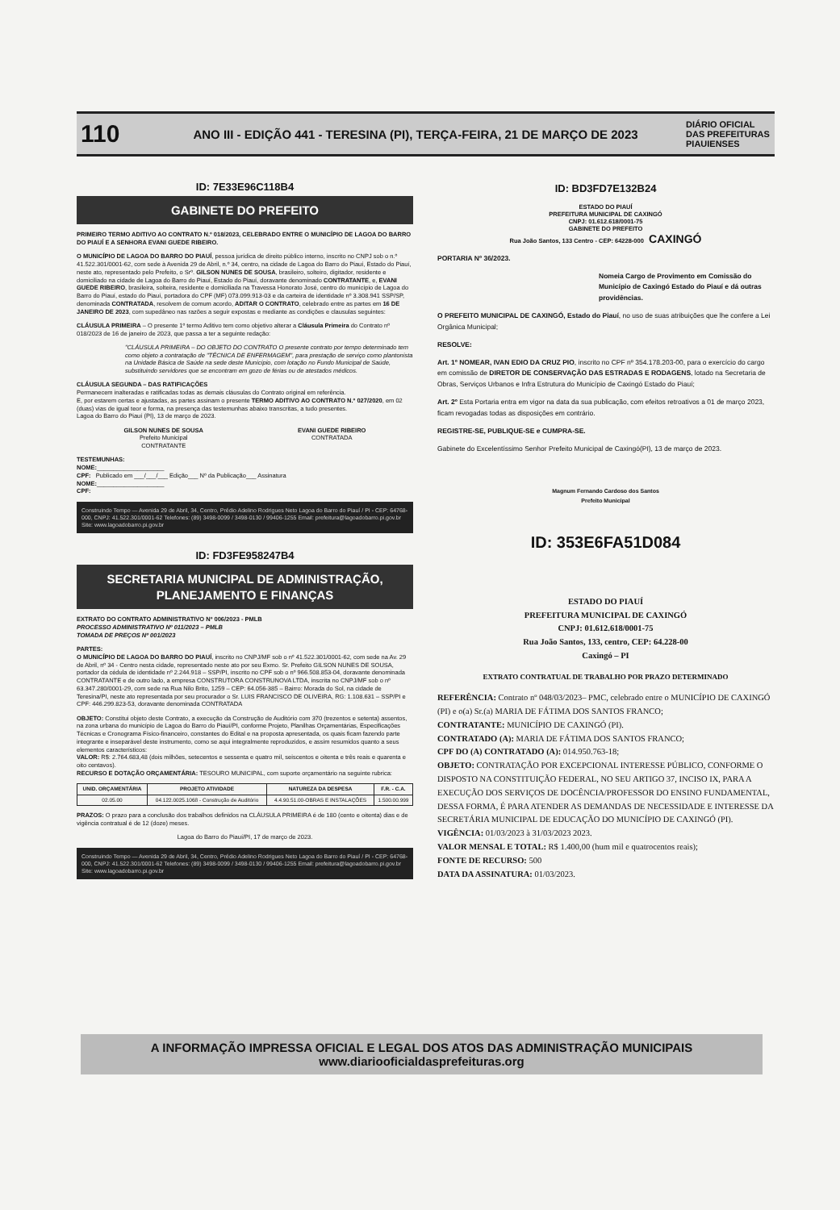110
ANO III - EDIÇÃO 441 - TERESINA (PI), TERÇA-FEIRA, 21 DE MARÇO DE 2023
DIÁRIO OFICIAL
DAS PREFEITURAS PIAUIENSES
ID: 7E33E96C118B4
GABINETE DO PREFEITO
PRIMEIRO TERMO ADITIVO AO CONTRATO N.º 018/2023, CELEBRADO ENTRE O MUNICÍPIO DE LAGOA DO BARRO DO PIAUÍ E A SENHORA EVANI GUEDE RIBEIRO.
O MUNICÍPIO DE LAGOA DO BARRO DO PIAUÍ, pessoa jurídica de direito público interno, inscrito no CNPJ sob o n.º 41.522.301/0001-62, com sede à Avenida 29 de Abril, n.º 34, centro, na cidade de Lagoa do Barro do Piauí, Estado do Piauí, neste ato, representado pelo Prefeito, o Srº. GILSON NUNES DE SOUSA, brasileiro, solteiro, digitador, residente e domiciliado na cidade de Lagoa do Barro do Piauí, Estado do Piauí, doravante denominado CONTRATANTE, e, EVANI GUEDE RIBEIRO, brasileira, solteira, residente e domiciliada na Travessa Honorato José, centro do município de Lagoa do Barro do Piauí, estado do Piauí, portadora do CPF (MF) 073.099.913-03 e da carteira de identidade nº 3.308.941 SSP/SP, denominada CONTRATADA, resolvem de comum acordo, ADITAR O CONTRATO, celebrado entre as partes em 16 DE JANEIRO DE 2023, com supedâneo nas razões a seguir expostas e mediante as condições e clausulas seguintes:
CLÁUSULA PRIMEIRA – O presente 1º termo Aditivo tem como objetivo alterar a Cláusula Primeira do Contrato nº 018/2023 de 16 de janeiro de 2023, que passa a ter a seguinte redação:
"CLÁUSULA PRIMEIRA – DO OBJETO DO CONTRATO O presente contrato por tempo determinado tem como objeto a contratação de "TÉCNICA DE ENFERMAGEM", para prestação de serviço como plantonista na Unidade Básica de Saúde na sede deste Município, com lotação no Fundo Municipal de Saúde, substituindo servidores que se encontram em gozo de férias ou de atestados médicos.
CLÁUSULA SEGUNDA – DAS RATIFICAÇÕES
Permanecem inalteradas e ratificadas todas as demais cláusulas do Contrato original em referência.
E, por estarem certas e ajustadas, as partes assinam o presente TERMO ADITIVO AO CONTRATO N.º 027/2020, em 02 (duas) vias de igual teor e forma, na presença das testemunhas abaixo transcritas, a tudo presentes.
Lagoa do Barro do Piauí (PI), 13 de março de 2023.
GILSON NUNES DE SOUSA
Prefeito Municipal
CONTRATANTE
EVANI GUEDE RIBEIRO
CONTRATADA
TESTEMUNHAS:
NOME:____________________
CPF: Publicado em ___/___/___ Edição___ Nº da Publicação___ Assinatura
NOME:____________________
CPF:
Construindo Tempo — Avenida 29 de Abril, 34, Centro, Prédio Adelino Rodrigues Neto Lagoa do Barro do Piauí / PI - CEP: 64768-000, CNPJ: 41.522.301/0001-62 Telefones: (89) 3498-0099 / 3498-0130 / 99406-1255 Email: prefeitura@lagoadobarro.pi.gov.br Site: www.lagoadobarro.pi.gov.br
ID: FD3FE958247B4
SECRETARIA MUNICIPAL DE ADMINISTRAÇÃO, PLANEJAMENTO E FINANÇAS
EXTRATO DO CONTRATO ADMINISTRATIVO Nº 006/2023 - PMLB
PROCESSO ADMINISTRATIVO Nº 011/2023 – PMLB
TOMADA DE PREÇOS Nº 001/2023
PARTES:
O MUNICÍPIO DE LAGOA DO BARRO DO PIAUÍ, inscrito no CNPJ/MF sob o nº 41.522.301/0001-62, com sede na Av. 29 de Abril, nº 34 - Centro nesta cidade, representado neste ato por seu Exmo. Sr. Prefeito GILSON NUNES DE SOUSA, portador da cédula de identidade nº 2.244.918 – SSP/PI, inscrito no CPF sob o nº 966.508.853-04, doravante denominada CONTRATANTE e de outro lado, a empresa CONSTRUTORA CONSTRUNOVA LTDA, inscrita no CNPJ/MF sob o nº 63.347.280/0001-29, com sede na Rua Nilo Brito, 1259 – CEP: 64.056-385 – Bairro: Morada do Sol, na cidade de Teresina/PI, neste ato representada por seu procurador o Sr. LUIS FRANCISCO DE OLIVEIRA, RG: 1.108.631 – SSP/PI e CPF: 446.299.823-53, doravante denominada CONTRATADA
OBJETO: Constitui objeto deste Contrato, a execução da Construção de Auditório com 370 (trezentos e setenta) assentos, na zona urbana do município de Lagoa do Barro do Piauí/PI, conforme Projeto, Planilhas Orçamentárias, Especificações Técnicas e Cronograma Físico-financeiro, constantes do Edital e na proposta apresentada, os quais ficam fazendo parte integrante e inseparável deste instrumento, como se aqui integralmente reproduzidos, e assim resumidos quanto a seus elementos característicos:
VALOR: R$: 2.764.683,48 (dois milhões, setecentos e sessenta e quatro mil, seiscentos e oitenta e três reais e quarenta e oito centavos).
RECURSO E DOTAÇÃO ORÇAMENTÁRIA: TESOURO MUNICIPAL, com suporte orçamentário na seguinte rubrica:
| UNID. ORÇAMENTÁRIA | PROJETO ATIVIDADE | NATUREZA DA DESPESA | F.R. - C.A. |
| --- | --- | --- | --- |
| 02.05.00 | 04.122.0025.1068 - Construção de Auditório | 4.4.90.51.00-OBRAS E INSTALAÇÕES | 1.500.00.999 |
PRAZOS: O prazo para a conclusão dos trabalhos definidos na CLÁUSULA PRIMEIRA é de 180 (cento e oitenta) dias e de vigência contratual é de 12 (doze) meses.
Lagoa do Barro do Piauí/PI, 17 de março de 2023.
Construindo Tempo — Avenida 29 de Abril, 34, Centro, Prédio Adelino Rodrigues Neto Lagoa do Barro do Piauí / PI - CEP: 64768-000, CNPJ: 41.522.301/0001-62 Telefones: (89) 3498-0099 / 3498-0130 / 99406-1255 Email: prefeitura@lagoadobarro.pi.gov.br Site: www.lagoadobarro.pi.gov.br
ID: BD3FD7E132B24
ESTADO DO PIAUÍ
PREFEITURA MUNICIPAL DE CAXINGÓ
CNPJ: 01.612.618/0001-75
GABINETE DO PREFEITO
Rua João Santos, 133 Centro - CEP: 64228-000 CAXINGÓ
PORTARIA Nº 36/2023.
Nomeia Cargo de Provimento em Comissão do Município de Caxingó Estado do Piauí e dá outras providências.
O PREFEITO MUNICIPAL DE CAXINGÓ, Estado do Piauí, no uso de suas atribuições que lhe confere a Lei Orgânica Municipal;
RESOLVE:
Art. 1º NOMEAR, IVAN EDIO DA CRUZ PIO, inscrito no CPF nº 354.178.203-00, para o exercício do cargo em comissão de DIRETOR DE CONSERVAÇÃO DAS ESTRADAS E RODAGENS, lotado na Secretaria de Obras, Serviços Urbanos e Infra Estrutura do Município de Caxingó Estado do Piauí;
Art. 2º Esta Portaria entra em vigor na data da sua publicação, com efeitos retroativos a 01 de março 2023, ficam revogadas todas as disposições em contrário.
REGISTRE-SE, PUBLIQUE-SE e CUMPRA-SE.
Gabinete do Excelentíssimo Senhor Prefeito Municipal de Caxingó(PI), 13 de março de 2023.
Magnum Fernando Cardoso dos Santos
Prefeito Municipal
ID: 353E6FA51D084
ESTADO DO PIAUÍ
PREFEITURA MUNICIPAL DE CAXINGÓ
CNPJ: 01.612.618/0001-75
Rua João Santos, 133, centro, CEP: 64.228-00
Caxingó – PI
EXTRATO CONTRATUAL DE TRABALHO POR PRAZO DETERMINADO
REFERÊNCIA: Contrato nº 048/03/2023– PMC, celebrado entre o MUNICÍPIO DE CAXINGÓ (PI) e o(a) Sr.(a) MARIA DE FÁTIMA DOS SANTOS FRANCO;
CONTRATANTE: MUNICÍPIO DE CAXINGÓ (PI).
CONTRATADO (A): MARIA DE FÁTIMA DOS SANTOS FRANCO;
CPF DO (A) CONTRATADO (A): 014.950.763-18;
OBJETO: CONTRATAÇÃO POR EXCEPCIONAL INTERESSE PÚBLICO, CONFORME O DISPOSTO NA CONSTITUIÇÃO FEDERAL, NO SEU ARTIGO 37, INCISO IX, PARA A EXECUÇÃO DOS SERVIÇOS DE DOCÊNCIA/PROFESSOR DO ENSINO FUNDAMENTAL, DESSA FORMA, É PARA ATENDER AS DEMANDAS DE NECESSIDADE E INTERESSE DA SECRETÁRIA MUNICIPAL DE EDUCAÇÃO DO MUNICÍPIO DE CAXINGÓ (PI).
VIGÊNCIA: 01/03/2023 à 31/03/2023 2023.
VALOR MENSAL E TOTAL: R$ 1.400,00 (hum mil e quatrocentos reais);
FONTE DE RECURSO: 500
DATA DA ASSINATURA: 01/03/2023.
A INFORMAÇÃO IMPRESSA OFICIAL E LEGAL DOS ATOS DAS ADMINISTRAÇÃO MUNICIPAIS
www.diariooficialdasprefeituras.org